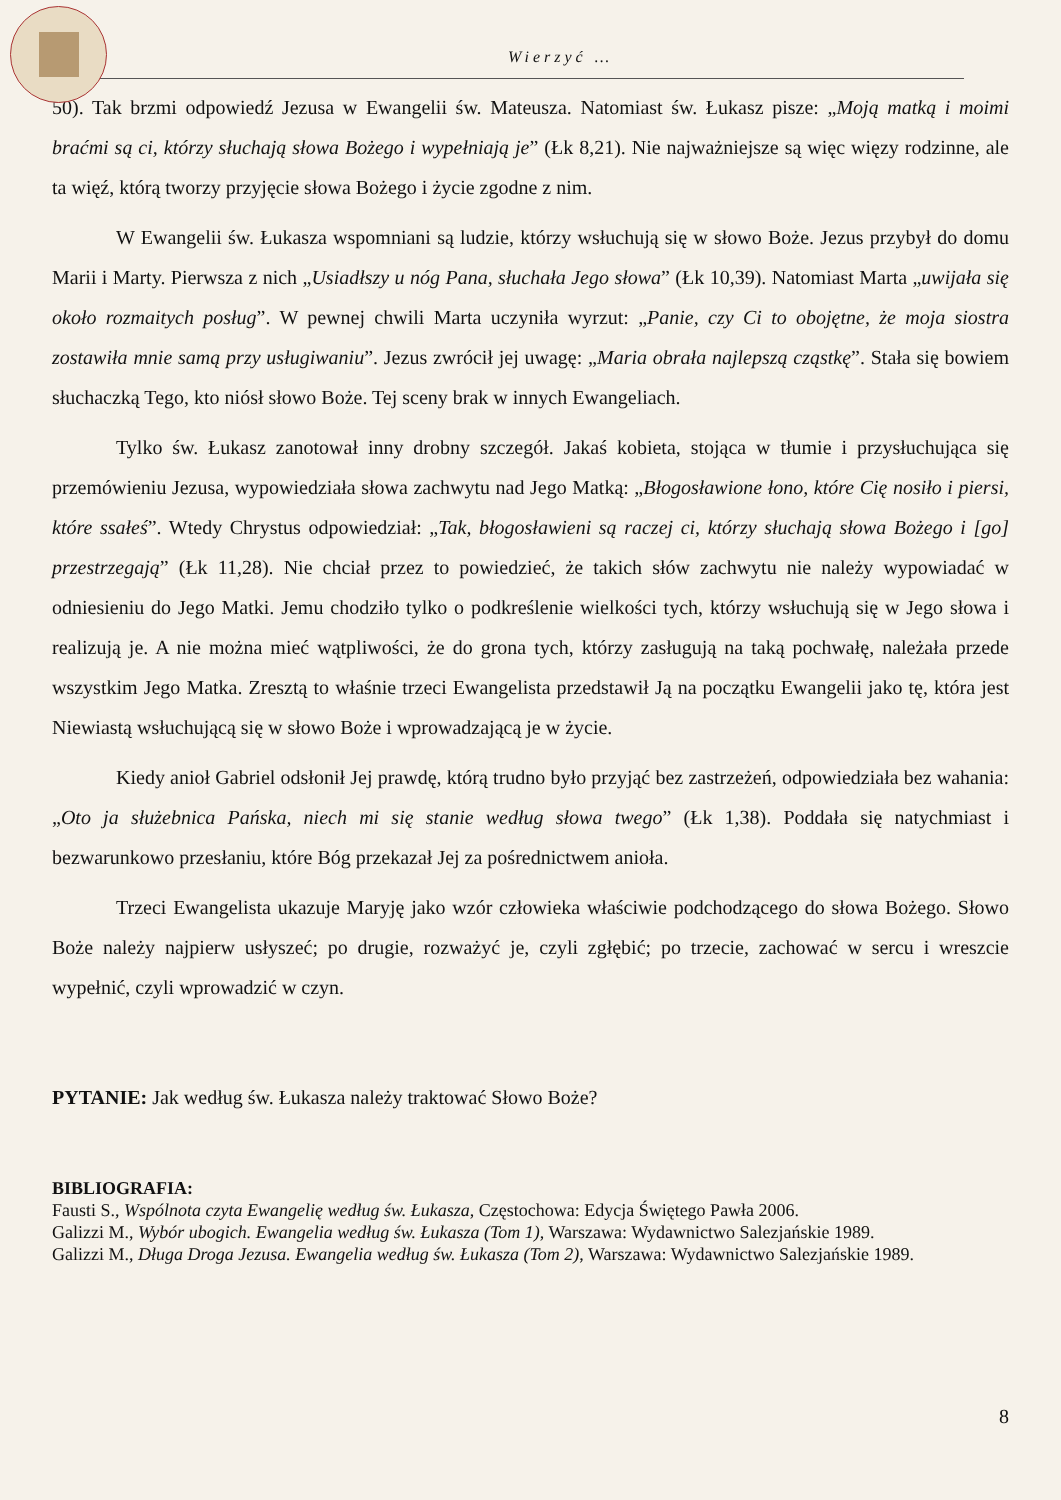Wierzyć …
50). Tak brzmi odpowiedź Jezusa w Ewangelii św. Mateusza. Natomiast św. Łukasz pisze: „Moją matką i moimi braćmi są ci, którzy słuchają słowa Bożego i wypełniają je” (Łk 8,21). Nie najważniejsze są więc więzy rodzinne, ale ta więź, którą tworzy przyjęcie słowa Bożego i życie zgodne z nim.
W Ewangelii św. Łukasza wspomniani są ludzie, którzy wsłuchują się w słowo Boże. Jezus przybył do domu Marii i Marty. Pierwsza z nich „Usiadłszy u nóg Pana, słuchała Jego słowa” (Łk 10,39). Natomiast Marta „uwijała się około rozmaitych posług”. W pewnej chwili Marta uczyniła wyrzut: „Panie, czy Ci to obojętne, że moja siostra zostawiła mnie samą przy usługiwaniu”. Jezus zwrócił jej uwagę: „Maria obrała najlepszą cząstkę”. Stała się bowiem słuchaczką Tego, kto niósł słowo Boże. Tej sceny brak w innych Ewangeliach.
Tylko św. Łukasz zanotował inny drobny szczegół. Jakaś kobieta, stojąca w tłumie i przysłuchująca się przemówieniu Jezusa, wypowiedziała słowa zachwytu nad Jego Matką: „Błogosławione łono, które Cię nosiło i piersi, które ssałeś”. Wtedy Chrystus odpowiedział: „Tak, błogosławieni są raczej ci, którzy słuchają słowa Bożego i [go] przestrzegają” (Łk 11,28). Nie chciał przez to powiedzieć, że takich słów zachwytu nie należy wypowiadać w odniesieniu do Jego Matki. Jemu chodziło tylko o podkreślenie wielkości tych, którzy wsłuchują się w Jego słowa i realizują je. A nie można mieć wątpliwości, że do grona tych, którzy zasługują na taką pochwałę, należała przede wszystkim Jego Matka. Zresztą to właśnie trzeci Ewangelista przedstawił Ją na początku Ewangelii jako tę, która jest Niewiastą wsłuchującą się w słowo Boże i wprowadzającą je w życie.
Kiedy anioł Gabriel odsłonił Jej prawdę, którą trudno było przyjąć bez zastrzeżeń, odpowiedziała bez wahania: „Oto ja służebnica Pańska, niech mi się stanie według słowa twego” (Łk 1,38). Poddała się natychmiast i bezwarunkowo przesłaniu, które Bóg przekazał Jej za pośrednictwem anioła.
Trzeci Ewangelista ukazuje Maryję jako wzór człowieka właściwie podchodzącego do słowa Bożego. Słowo Boże należy najpierw usłyszeć; po drugie, rozważyć je, czyli zgłębić; po trzecie, zachować w sercu i wreszcie wypełnić, czyli wprowadzić w czyn.
PYTANIE: Jak według św. Łukasza należy traktować Słowo Boże?
BIBLIOGRAFIA:
Fausti S., Wspólnota czyta Ewangelię według św. Łukasza, Częstochowa: Edycja Świętego Pawła 2006.
Galizzi M., Wybór ubogich. Ewangelia według św. Łukasza (Tom 1), Warszawa: Wydawnictwo Salezjańskie 1989.
Galizzi M., Długa Droga Jezusa. Ewangelia według św. Łukasza (Tom 2), Warszawa: Wydawnictwo Salezjańskie 1989.
8